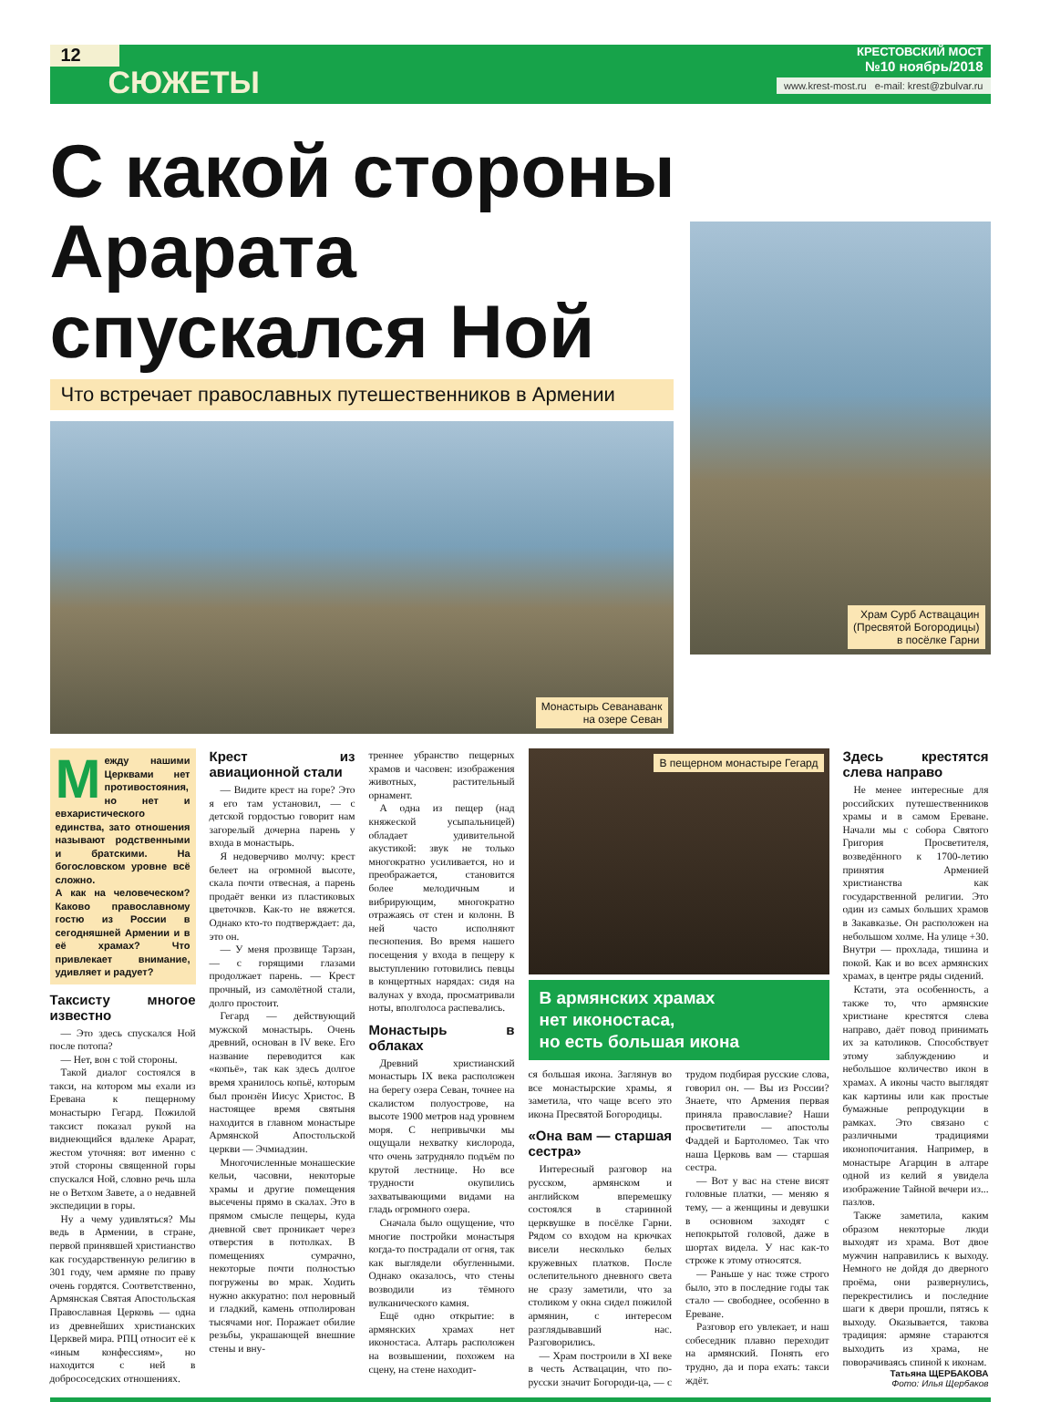12
СЮЖЕТЫ
КРЕСТОВСКИЙ МОСТ
№10 ноябрь/2018
www.krest-most.ru e-mail: krest@zbulvar.ru
С какой стороны Арарата
спускался Ной
Храм Сурб Аствацацин
(Пресвятой Богородицы)
в посёлке Гарни
Что встречает православных путешественников в Армении
Монастырь Севанаванк
на озере Севан
Между нашими Церквами нет противостояния, но нет и евхаристического единства, зато отношения называют родственными и братскими. На богословском уровне всё сложно.
А как на человеческом? Каково православному гостю из России в сегодняшней Армении и в её храмах? Что привлекает внимание, удивляет и радует?
Таксисту многое известно
— Это здесь спускался Ной после потопа?
— Нет, вон с той стороны.
Такой диалог состоялся в такси, на котором мы ехали из Еревана к пещерному монастырю Гегард. Пожилой таксист показал рукой на виднеющийся вдалеке Арарат, жестом уточняя: вот именно с этой стороны священной горы спускался Ной, словно речь шла не о Ветхом Завете, а о недавней экспедиции в горы.
Ну а чему удивляться? Мы ведь в Армении, в стране, первой принявшей христианство как государственную религию в 301 году, чем армяне по праву очень гордятся. Соответственно, Армянская Святая Апостольская Православная Церковь — одна из древнейших христианских Церквей мира. РПЦ относит её к «иным конфессиям», но находится с ней в добрососедских отношениях.
Крест из авиационной стали
— Видите крест на горе? Это я его там установил, — с детской гордостью говорит нам загорелый дочерна парень у входа в монастырь.
Я недоверчиво молчу: крест белеет на огромной высоте, скала почти отвесная, а парень продаёт венки из пластиковых цветочков. Как-то не вяжется. Однако кто-то подтверждает: да, это он.
— У меня прозвище Тарзан, — с горящими глазами продолжает парень. — Крест прочный, из самолётной стали, долго простоит.
Гегард — действующий мужской монастырь. Очень древний, основан в IV веке. Его название переводится как «копьё», так как здесь долгое время хранилось копьё, которым был пронзён Иисус Христос. В настоящее время святыня находится в главном монастыре Армянской Апостольской церкви — Эчмиадзин.
Многочисленные монашеские кельи, часовни, некоторые храмы и другие помещения высечены прямо в скалах. Это в прямом смысле пещеры, куда дневной свет проникает через отверстия в потолках. В помещениях сумрачно, некоторые почти полностью погружены во мрак. Ходить нужно аккуратно: пол неровный и гладкий, камень отполирован тысячами ног. Поражает обилие резьбы, украшающей внешние стены и вну-
треннее убранство пещерных храмов и часовен: изображения животных, растительный орнамент.
А одна из пещер (над княжеской усыпальницей) обладает удивительной акустикой: звук не только многократно усиливается, но и преображается, становится более мелодичным и вибрирующим, многократно отражаясь от стен и колонн. В ней часто исполняют песнопения. Во время нашего посещения у входа в пещеру к выступлению готовились певцы в концертных нарядах: сидя на валунах у входа, просматривали ноты, вполголоса распевались.
Монастырь в облаках
Древний христианский монастырь IX века расположен на берегу озера Севан, точнее на скалистом полуострове, на высоте 1900 метров над уровнем моря. С непривычки мы ощущали нехватку кислорода, что очень затрудняло подъём по крутой лестнице. Но все трудности окупились захватывающими видами на гладь огромного озера.
Сначала было ощущение, что многие постройки монастыря когда-то пострадали от огня, так как выглядели обугленными. Однако оказалось, что стены возводили из тёмного вулканического камня.
Ещё одно открытие: в армянских храмах нет иконостаса. Алтарь расположен на возвышении, похожем на сцену, на стене находит-
В пещерном монастыре Гегард
В армянских храмах
нет иконостаса,
но есть большая икона
ся большая икона. Заглянув во все монастырские храмы, я заметила, что чаще всего это икона Пресвятой Богородицы.
«Она вам — старшая сестра»
Интересный разговор на русском, армянском и английском вперемешку состоялся в старинной церквушке в посёлке Гарни. Рядом со входом на крючках висели несколько белых кружевных платков. После ослепительного дневного света не сразу заметили, что за столиком у окна сидел пожилой армянин, с интересом разглядывавший нас. Разговорились.
— Храм построили в XI веке в честь Аствацацин, что по-русски значит Богороди-ца, — с трудом подбирая русские слова, говорил он. — Вы из России? Знаете, что Армения первая приняла православие? Наши просветители — апостолы Фаддей и Бартоломео. Так что наша Церковь вам — старшая сестра.
— Вот у вас на стене висят головные платки, — меняю я тему, — а женщины и девушки в основном заходят с непокрытой головой, даже в шортах видела. У нас как-то строже к этому относятся.
— Раньше у нас тоже строго было, это в последние годы так стало — свободнее, особенно в Ереване.
Разговор его увлекает, и наш собеседник плавно переходит на армянский. Понять его трудно, да и пора ехать: такси ждёт.
Здесь крестятся слева направо
Не менее интересные для российских путешественников храмы и в самом Ереване. Начали мы с собора Святого Григория Просветителя, возведённого к 1700-летию принятия Арменией христианства как государственной религии. Это один из самых больших храмов в Закавказье. Он расположен на небольшом холме. На улице +30. Внутри — прохлада, тишина и покой. Как и во всех армянских храмах, в центре ряды сидений.
Кстати, эта особенность, а также то, что армянские христиане крестятся слева направо, даёт повод принимать их за католиков. Способствует этому заблуждению и небольшое количество икон в храмах. А иконы часто выглядят как картины или как простые бумажные репродукции в рамках. Это связано с различными традициями иконопочитания. Например, в монастыре Агарцин в алтаре одной из келий я увидела изображение Тайной вечери из... пазлов.
Также заметила, каким образом некоторые люди выходят из храма. Вот двое мужчин направились к выходу. Немного не дойдя до дверного проёма, они развернулись, перекрестились и последние шаги к двери прошли, пятясь к выходу. Оказывается, такова традиция: армяне стараются выходить из храма, не поворачиваясь спиной к иконам.
Татьяна ЩЕРБАКОВА
Фото: Илья Щербаков